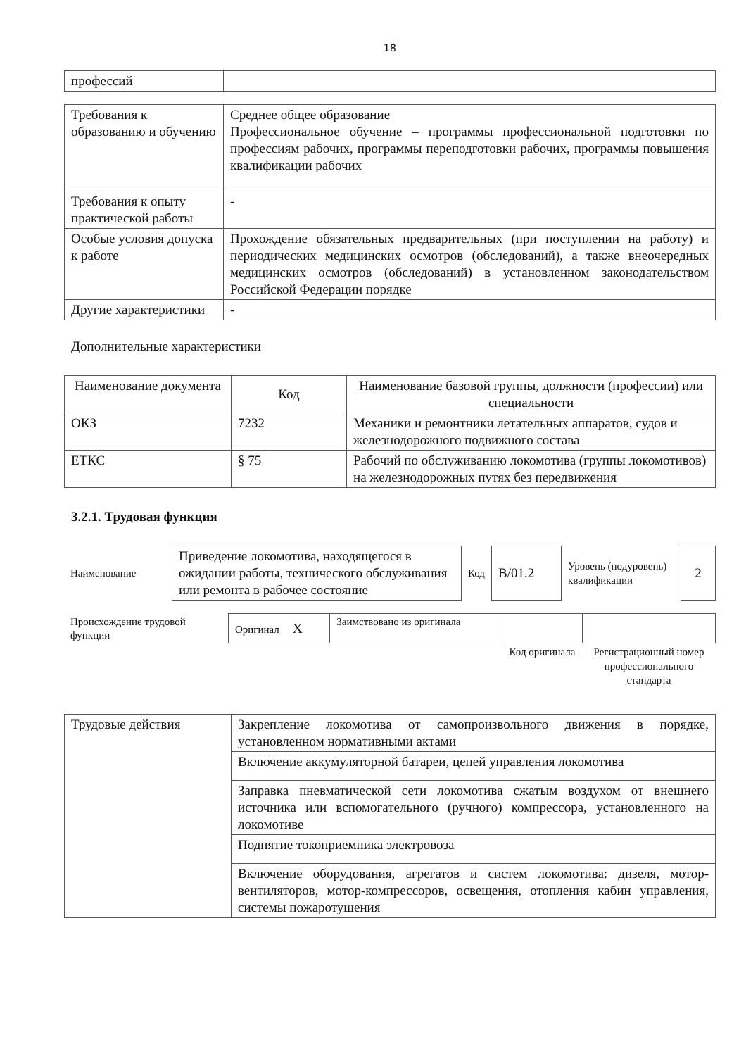18
| профессий | |
| Требования к образованию и обучению | Среднее общее образование Профессиональное обучение – программы профессиональной подготовки по профессиям рабочих, программы переподготовки рабочих, программы повышения квалификации рабочих |
| Требования к опыту практической работы | - |
| Особые условия допуска к работе | Прохождение обязательных предварительных (при поступлении на работу) и периодических медицинских осмотров (обследований), а также внеочередных медицинских осмотров (обследований) в установленном законодательством Российской Федерации порядке |
| Другие характеристики | - |
Дополнительные характеристики
| Наименование документа | Код | Наименование базовой группы, должности (профессии) или специальности |
| --- | --- | --- |
| ОКЗ | 7232 | Механики и ремонтники летательных аппаратов, судов и железнодорожного подвижного состава |
| ЕТКС | § 75 | Рабочий по обслуживанию локомотива (группы локомотивов) на железнодорожных путях без передвижения |
3.2.1. Трудовая функция
| Наименование | Приведение локомотива, находящегося в ожидании работы, технического обслуживания или ремонта в рабочее состояние | Код | B/01.2 | Уровень (подуровень) квалификации | 2 |
| Происхождение трудовой функции | Оригинал X | Заимствовано из оригинала | | |
| | | | Код оригинала | Регистрационный номер профессионального стандарта |
| Трудовые действия | Закрепление локомотива от самопроизвольного движения в порядке, установленном нормативными актами |
| | Включение аккумуляторной батареи, цепей управления локомотива |
| | Заправка пневматической сети локомотива сжатым воздухом от внешнего источника или вспомогательного (ручного) компрессора, установленного на локомотиве |
| | Поднятие токоприемника электровоза |
| | Включение оборудования, агрегатов и систем локомотива: дизеля, мотор-вентиляторов, мотор-компрессоров, освещения, отопления кабин управления, системы пожаротушения |